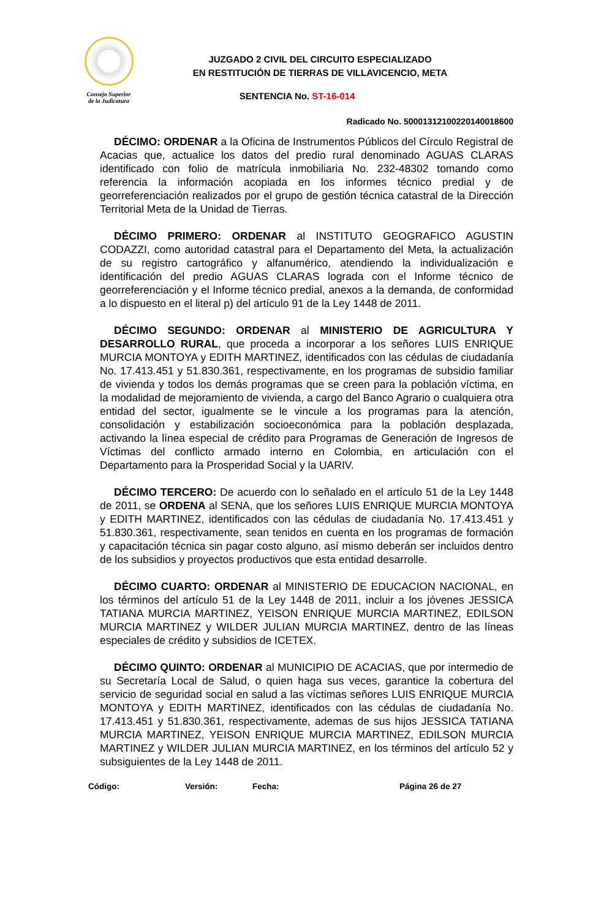Consejo Superior
de la Judicatura
JUZGADO 2 CIVIL DEL CIRCUITO ESPECIALIZADO
EN RESTITUCIÓN DE TIERRAS DE VILLAVICENCIO, META
SENTENCIA No. ST-16-014
Radicado No. 50001312100220140018600
DÉCIMO: ORDENAR a la Oficina de Instrumentos Públicos del Círculo Registral de Acacias que, actualice los datos del predio rural denominado AGUAS CLARAS identificado con folio de matrícula inmobiliaria No. 232-48302 tomando como referencia la información acopiada en los informes técnico predial y de georreferenciación realizados por el grupo de gestión técnica catastral de la Dirección Territorial Meta de la Unidad de Tierras.
DÉCIMO PRIMERO: ORDENAR al INSTITUTO GEOGRAFICO AGUSTIN CODAZZI, como autoridad catastral para el Departamento del Meta, la actualización de su registro cartográfico y alfanumérico, atendiendo la individualización e identificación del predio AGUAS CLARAS lograda con el Informe técnico de georreferenciación y el Informe técnico predial, anexos a la demanda, de conformidad a lo dispuesto en el literal p) del artículo 91 de la Ley 1448 de 2011.
DÉCIMO SEGUNDO: ORDENAR al MINISTERIO DE AGRICULTURA Y DESARROLLO RURAL, que proceda a incorporar a los señores LUIS ENRIQUE MURCIA MONTOYA y EDITH MARTINEZ, identificados con las cédulas de ciudadanía No. 17.413.451 y 51.830.361, respectivamente, en los programas de subsidio familiar de vivienda y todos los demás programas que se creen para la población víctima, en la modalidad de mejoramiento de vivienda, a cargo del Banco Agrario o cualquiera otra entidad del sector, igualmente se le vincule a los programas para la atención, consolidación y estabilización socioeconómica para la población desplazada, activando la línea especial de crédito para Programas de Generación de Ingresos de Víctimas del conflicto armado interno en Colombia, en articulación con el Departamento para la Prosperidad Social y la UARIV.
DÉCIMO TERCERO: De acuerdo con lo señalado en el artículo 51 de la Ley 1448 de 2011, se ORDENA al SENA, que los señores LUIS ENRIQUE MURCIA MONTOYA y EDITH MARTINEZ, identificados con las cédulas de ciudadanía No. 17.413.451 y 51.830.361, respectivamente, sean tenidos en cuenta en los programas de formación y capacitación técnica sin pagar costo alguno, así mismo deberán ser incluidos dentro de los subsidios y proyectos productivos que esta entidad desarrolle.
DÉCIMO CUARTO: ORDENAR al MINISTERIO DE EDUCACION NACIONAL, en los términos del artículo 51 de la Ley 1448 de 2011, incluir a los jóvenes JESSICA TATIANA MURCIA MARTINEZ, YEISON ENRIQUE MURCIA MARTINEZ, EDILSON MURCIA MARTINEZ y WILDER JULIAN MURCIA MARTINEZ, dentro de las líneas especiales de crédito y subsidios de ICETEX.
DÉCIMO QUINTO: ORDENAR al MUNICIPIO DE ACACIAS, que por intermedio de su Secretaría Local de Salud, o quien haga sus veces, garantice la cobertura del servicio de seguridad social en salud a las víctimas señores LUIS ENRIQUE MURCIA MONTOYA y EDITH MARTINEZ, identificados con las cédulas de ciudadanía No. 17.413.451 y 51.830.361, respectivamente, ademas de sus hijos JESSICA TATIANA MURCIA MARTINEZ, YEISON ENRIQUE MURCIA MARTINEZ, EDILSON MURCIA MARTINEZ y WILDER JULIAN MURCIA MARTINEZ, en los términos del artículo 52 y subsiguientes de la Ley 1448 de 2011.
Código: Versión: Fecha: Página 26 de 27